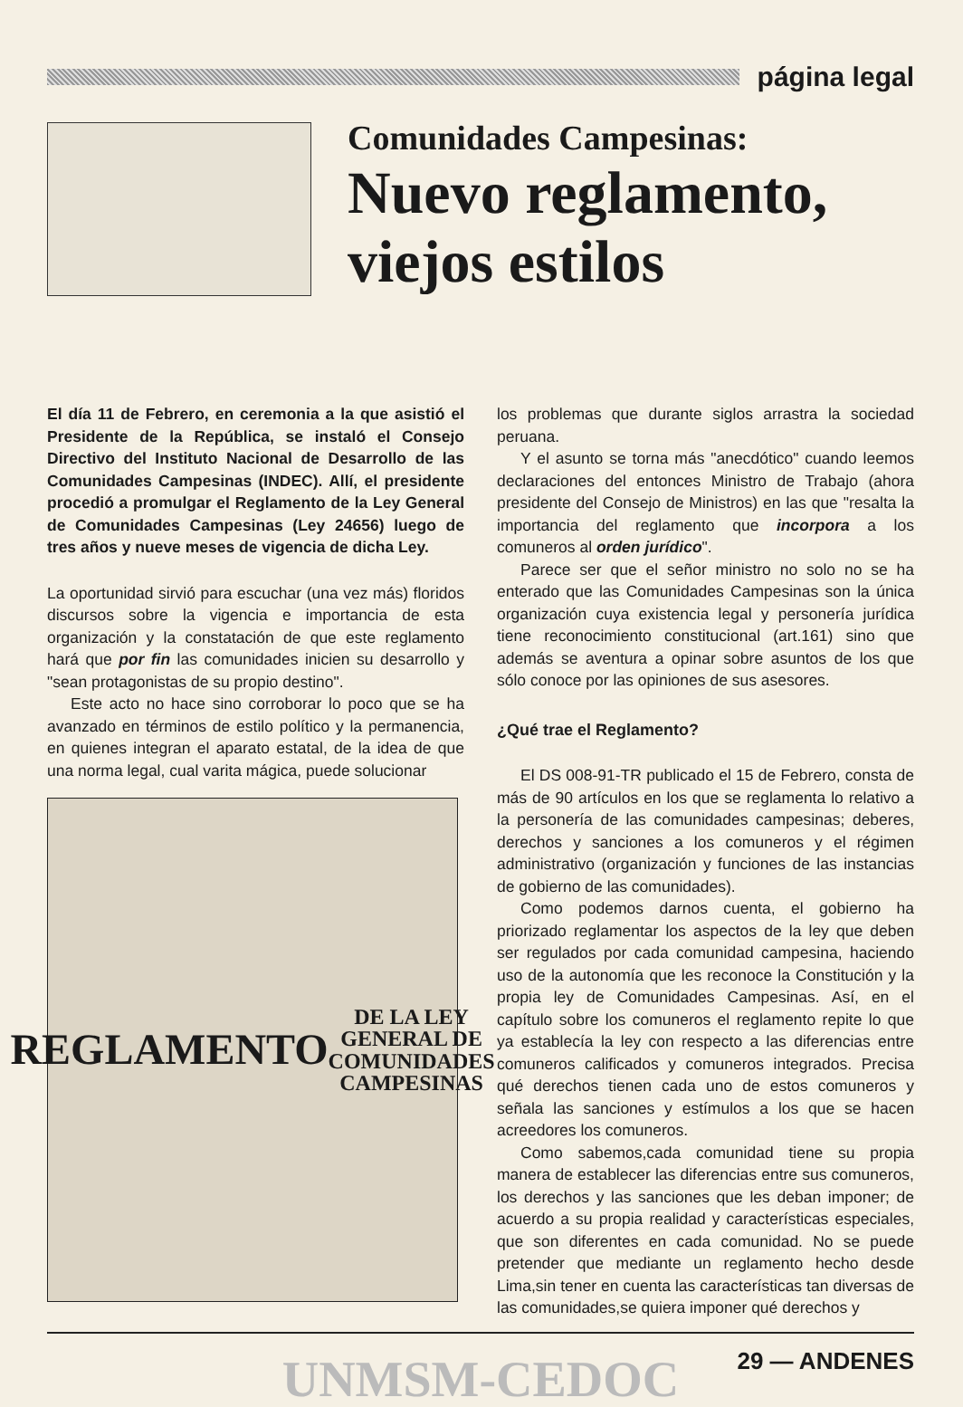página legal
Comunidades Campesinas:
Nuevo reglamento, viejos estilos
El día 11 de Febrero, en ceremonia a la que asistió el Presidente de la República, se instaló el Consejo Directivo del Instituto Nacional de Desarrollo de las Comunidades Campesinas (INDEC). Allí, el presidente procedió a promulgar el Reglamento de la Ley General de Comunidades Campesinas (Ley 24656) luego de tres años y nueve meses de vigencia de dicha Ley.
La oportunidad sirvió para escuchar (una vez más) floridos discursos sobre la vigencia e importancia de esta organización y la constatación de que este reglamento hará que por fin las comunidades inicien su desarrollo y "sean protagonistas de su propio destino".
Este acto no hace sino corroborar lo poco que se ha avanzado en términos de estilo político y la permanencia, en quienes integran el aparato estatal, de la idea de que una norma legal, cual varita mágica, puede solucionar
REGLAMENTO
DE LA LEY GENERAL DE COMUNIDADES CAMPESINAS
los problemas que durante siglos arrastra la sociedad peruana.
Y el asunto se torna más "anecdótico" cuando leemos declaraciones del entonces Ministro de Trabajo (ahora presidente del Consejo de Ministros) en las que "resalta la importancia del reglamento que incorpora a los comuneros al orden jurídico".
Parece ser que el señor ministro no solo no se ha enterado que las Comunidades Campesinas son la única organización cuya existencia legal y personería jurídica tiene reconocimiento constitucional (art.161) sino que además se aventura a opinar sobre asuntos de los que sólo conoce por las opiniones de sus asesores.
¿Qué trae el Reglamento?
El DS 008-91-TR publicado el 15 de Febrero, consta de más de 90 artículos en los que se reglamenta lo relativo a la personería de las comunidades campesinas; deberes, derechos y sanciones a los comuneros y el régimen administrativo (organización y funciones de las instancias de gobierno de las comunidades).
Como podemos darnos cuenta, el gobierno ha priorizado reglamentar los aspectos de la ley que deben ser regulados por cada comunidad campesina, haciendo uso de la autonomía que les reconoce la Constitución y la propia ley de Comunidades Campesinas. Así, en el capítulo sobre los comuneros el reglamento repite lo que ya establecía la ley con respecto a las diferencias entre comuneros calificados y comuneros integrados. Precisa qué derechos tienen cada uno de estos comuneros y señala las sanciones y estímulos a los que se hacen acreedores los comuneros.
Como sabemos,cada comunidad tiene su propia manera de establecer las diferencias entre sus comuneros, los derechos y las sanciones que les deban imponer; de acuerdo a su propia realidad y características especiales, que son diferentes en cada comunidad. No se puede pretender que mediante un reglamento hecho desde Lima,sin tener en cuenta las características tan diversas de las comunidades,se quiera imponer qué derechos y
29 — ANDENES
UNMSM-CEDOC